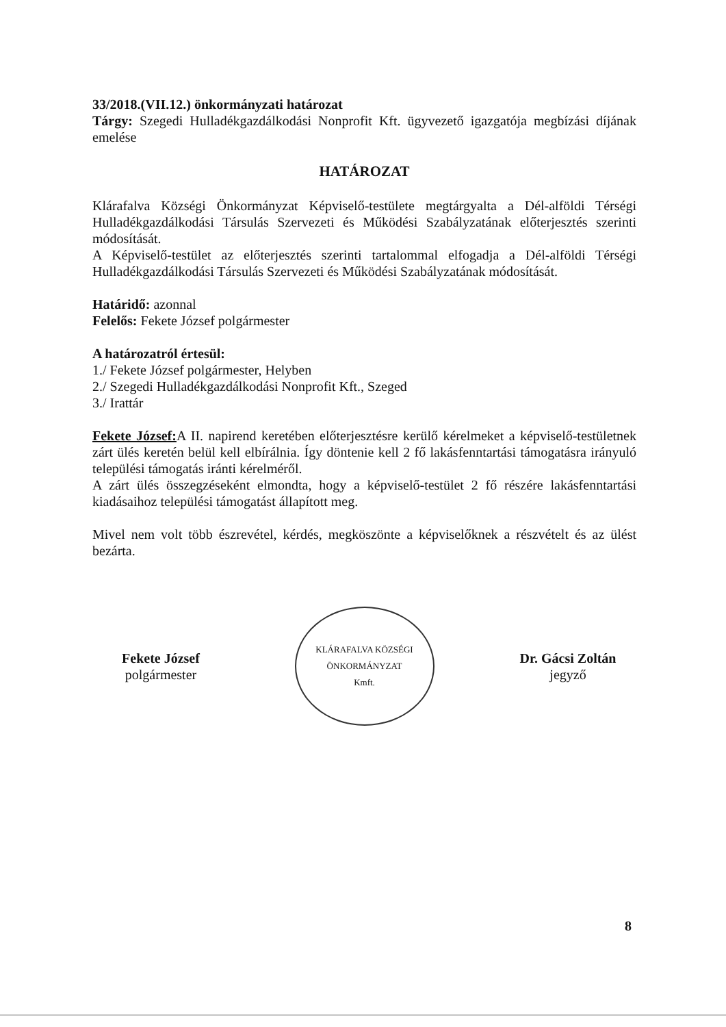33/2018.(VII.12.) önkormányzati határozat
Tárgy: Szegedi Hulladékgazdálkodási Nonprofit Kft. ügyvezető igazgatója megbízási díjának emelése
HATÁROZAT
Klárafalva Községi Önkormányzat Képviselő-testülete megtárgyalta a Dél-alföldi Térségi Hulladékgazdálkodási Társulás Szervezeti és Működési Szabályzatának előterjesztés szerinti módosítását.
A Képviselő-testület az előterjesztés szerinti tartalommal elfogadja a Dél-alföldi Térségi Hulladékgazdálkodási Társulás Szervezeti és Működési Szabályzatának módosítását.
Határidő: azonnal
Felelős: Fekete József polgármester
A határozatról értesül:
1./ Fekete József polgármester, Helyben
2./ Szegedi Hulladékgazdálkodási Nonprofit Kft., Szeged
3./ Irattár
Fekete József: A II. napirend keretében előterjesztésre kerülő kérelmeket a képviselő-testületnek zárt ülés keretén belül kell elbírálnia. Így döntenie kell 2 fő lakásfenntartási támogatásra irányuló települési támogatás iránti kérelméről.
A zárt ülés összegzéseként elmondta, hogy a képviselő-testület 2 fő részére lakásfenntartási kiadásaihoz települési támogatást állapított meg.
Mivel nem volt több észrevétel, kérdés, megköszönte a képviselőknek a részvételt és az ülést bezárta.
Fekete József
polgármester
KLÁRAFALVA KÖZSÉGI ÖNKORMÁNYZAT
Kmft.
Dr. Gácsi Zoltán
jegyző
8